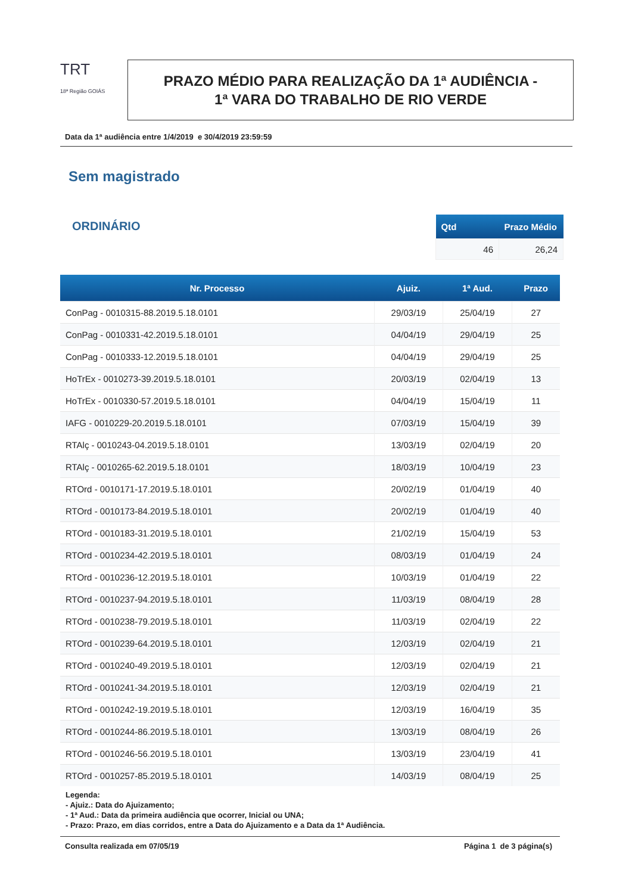TRT
18ª Região GOIÁS
PRAZO MÉDIO PARA REALIZAÇÃO DA 1ª AUDIÊNCIA -
1ª VARA DO TRABALHO DE RIO VERDE
Data da 1ª audiência entre 1/4/2019 e 30/4/2019 23:59:59
Sem magistrado
ORDINÁRIO
| Qtd | Prazo Médio |
| --- | --- |
| 46 | 26,24 |
| Nr. Processo | Ajuiz. | 1ª Aud. | Prazo |
| --- | --- | --- | --- |
| ConPag - 0010315-88.2019.5.18.0101 | 29/03/19 | 25/04/19 | 27 |
| ConPag - 0010331-42.2019.5.18.0101 | 04/04/19 | 29/04/19 | 25 |
| ConPag - 0010333-12.2019.5.18.0101 | 04/04/19 | 29/04/19 | 25 |
| HoTrEx - 0010273-39.2019.5.18.0101 | 20/03/19 | 02/04/19 | 13 |
| HoTrEx - 0010330-57.2019.5.18.0101 | 04/04/19 | 15/04/19 | 11 |
| IAFG - 0010229-20.2019.5.18.0101 | 07/03/19 | 15/04/19 | 39 |
| RTAlç - 0010243-04.2019.5.18.0101 | 13/03/19 | 02/04/19 | 20 |
| RTAlç - 0010265-62.2019.5.18.0101 | 18/03/19 | 10/04/19 | 23 |
| RTOrd - 0010171-17.2019.5.18.0101 | 20/02/19 | 01/04/19 | 40 |
| RTOrd - 0010173-84.2019.5.18.0101 | 20/02/19 | 01/04/19 | 40 |
| RTOrd - 0010183-31.2019.5.18.0101 | 21/02/19 | 15/04/19 | 53 |
| RTOrd - 0010234-42.2019.5.18.0101 | 08/03/19 | 01/04/19 | 24 |
| RTOrd - 0010236-12.2019.5.18.0101 | 10/03/19 | 01/04/19 | 22 |
| RTOrd - 0010237-94.2019.5.18.0101 | 11/03/19 | 08/04/19 | 28 |
| RTOrd - 0010238-79.2019.5.18.0101 | 11/03/19 | 02/04/19 | 22 |
| RTOrd - 0010239-64.2019.5.18.0101 | 12/03/19 | 02/04/19 | 21 |
| RTOrd - 0010240-49.2019.5.18.0101 | 12/03/19 | 02/04/19 | 21 |
| RTOrd - 0010241-34.2019.5.18.0101 | 12/03/19 | 02/04/19 | 21 |
| RTOrd - 0010242-19.2019.5.18.0101 | 12/03/19 | 16/04/19 | 35 |
| RTOrd - 0010244-86.2019.5.18.0101 | 13/03/19 | 08/04/19 | 26 |
| RTOrd - 0010246-56.2019.5.18.0101 | 13/03/19 | 23/04/19 | 41 |
| RTOrd - 0010257-85.2019.5.18.0101 | 14/03/19 | 08/04/19 | 25 |
Legenda:
- Ajuiz.: Data do Ajuizamento;
- 1ª Aud.: Data da primeira audiência que ocorrer, Inicial ou UNA;
- Prazo: Prazo, em dias corridos, entre a Data do Ajuizamento e a Data da 1ª Audiência.
Consulta realizada em 07/05/19 Página 1 de 3 página(s)